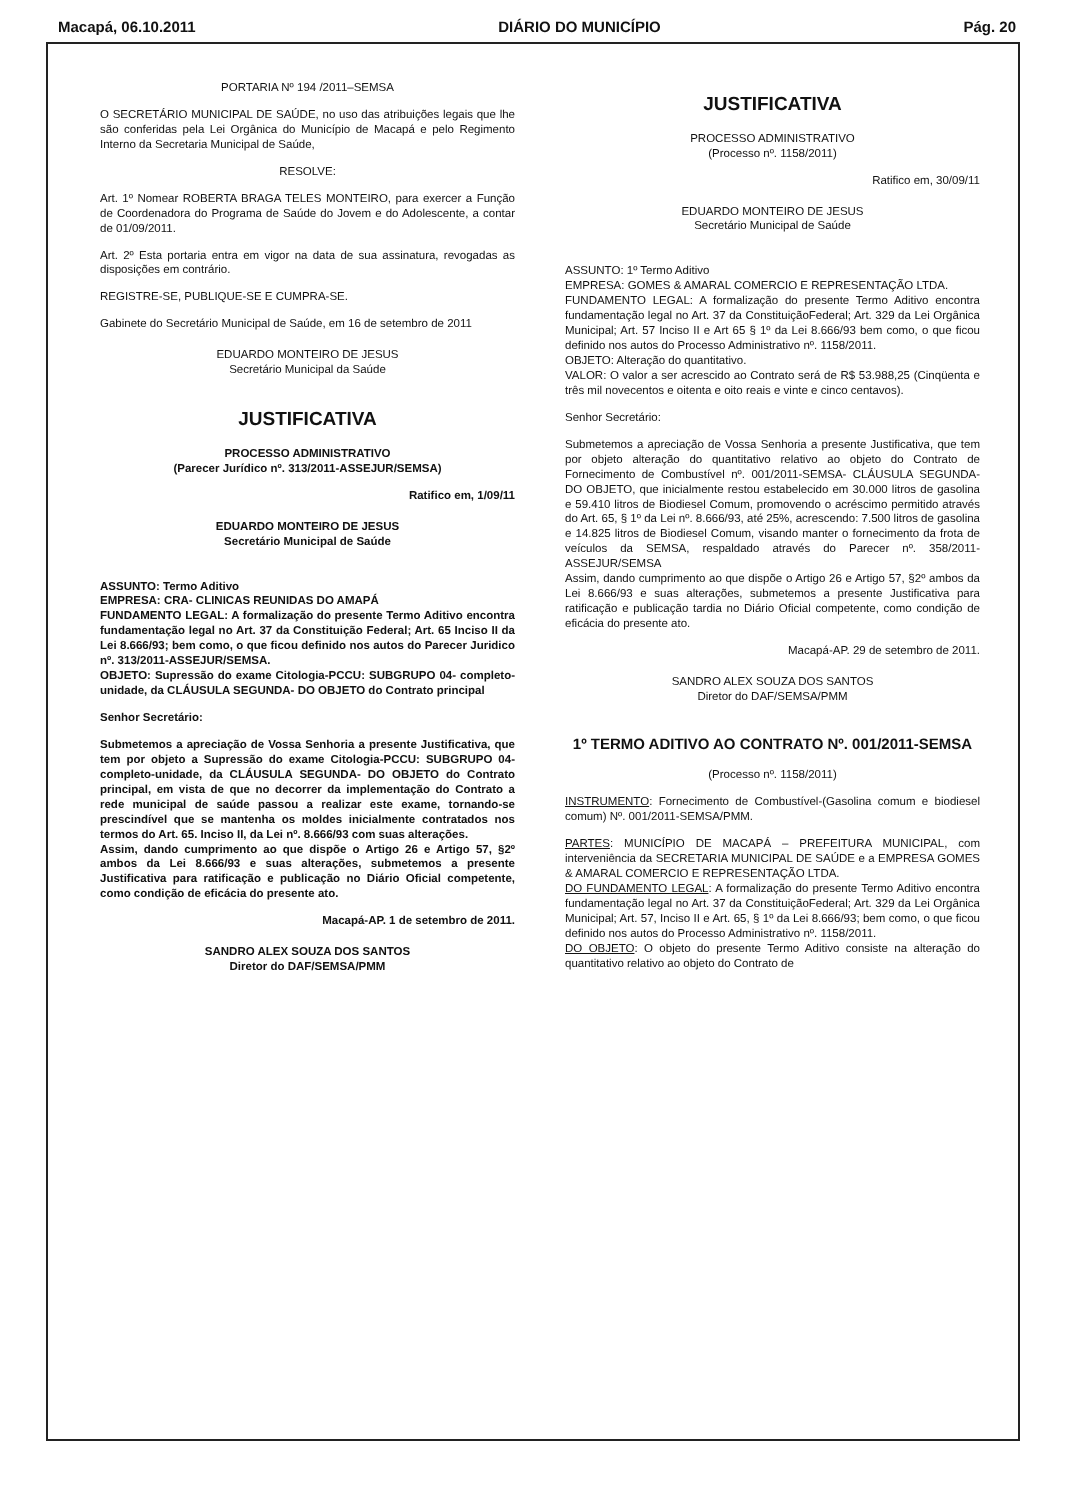Macapá, 06.10.2011 DIÁRIO DO MUNICÍPIO Pág. 20
PORTARIA Nº 194 /2011–SEMSA
O SECRETÁRIO MUNICIPAL DE SAÚDE, no uso das atribuições legais que lhe são conferidas pela Lei Orgânica do Município de Macapá e pelo Regimento Interno da Secretaria Municipal de Saúde,
RESOLVE:
Art. 1º Nomear ROBERTA BRAGA TELES MONTEIRO, para exercer a Função de Coordenadora do Programa de Saúde do Jovem e do Adolescente, a contar de 01/09/2011.
Art. 2º Esta portaria entra em vigor na data de sua assinatura, revogadas as disposições em contrário.
REGISTRE-SE, PUBLIQUE-SE E CUMPRA-SE.
Gabinete do Secretário Municipal de Saúde, em 16 de setembro de 2011
EDUARDO MONTEIRO DE JESUS
Secretário Municipal da Saúde
JUSTIFICATIVA
PROCESSO ADMINISTRATIVO
(Parecer Jurídico nº. 313/2011-ASSEJUR/SEMSA)
Ratifico em, 1/09/11
EDUARDO MONTEIRO DE JESUS
Secretário Municipal de Saúde
ASSUNTO: Termo Aditivo
EMPRESA: CRA- CLINICAS REUNIDAS DO AMAPÁ
FUNDAMENTO LEGAL: A formalização do presente Termo Aditivo encontra fundamentação legal no Art. 37 da Constituição Federal; Art. 65 Inciso II da Lei 8.666/93; bem como, o que ficou definido nos autos do Parecer Juridico nº. 313/2011-ASSEJUR/SEMSA.
OBJETO: Supressão do exame Citologia-PCCU: SUBGRUPO 04- completo-unidade, da CLÁUSULA SEGUNDA- DO OBJETO do Contrato principal
Senhor Secretário:
Submetemos a apreciação de Vossa Senhoria a presente Justificativa, que tem por objeto a Supressão do exame Citologia-PCCU: SUBGRUPO 04- completo-unidade, da CLÁUSULA SEGUNDA- DO OBJETO do Contrato principal, em vista de que no decorrer da implementação do Contrato a rede municipal de saúde passou a realizar este exame, tornando-se prescindível que se mantenha os moldes inicialmente contratados nos termos do Art. 65. Inciso II, da Lei nº. 8.666/93 com suas alterações.
Assim, dando cumprimento ao que dispõe o Artigo 26 e Artigo 57, §2º ambos da Lei 8.666/93 e suas alterações, submetemos a presente Justificativa para ratificação e publicação no Diário Oficial competente, como condição de eficácia do presente ato.
Macapá-AP. 1 de setembro de 2011.
SANDRO ALEX SOUZA DOS SANTOS
Diretor do DAF/SEMSA/PMM
JUSTIFICATIVA
PROCESSO ADMINISTRATIVO
(Processo nº. 1158/2011)
Ratifico em, 30/09/11
EDUARDO MONTEIRO DE JESUS
Secretário Municipal de Saúde
ASSUNTO: 1º Termo Aditivo
EMPRESA: GOMES & AMARAL COMERCIO E REPRESENTAÇÃO LTDA.
FUNDAMENTO LEGAL: A formalização do presente Termo Aditivo encontra fundamentação legal no Art. 37 da ConstituiçãoFederal; Art. 329 da Lei Orgânica Municipal; Art. 57 Inciso II e Art 65 § 1º da Lei 8.666/93 bem como, o que ficou definido nos autos do Processo Administrativo nº. 1158/2011.
OBJETO: Alteração do quantitativo.
VALOR: O valor a ser acrescido ao Contrato será de R$ 53.988,25 (Cinqüenta e três mil novecentos e oitenta e oito reais e vinte e cinco centavos).
Senhor Secretário:
Submetemos a apreciação de Vossa Senhoria a presente Justificativa, que tem por objeto alteração do quantitativo relativo ao objeto do Contrato de Fornecimento de Combustível nº. 001/2011-SEMSA- CLÁUSULA SEGUNDA- DO OBJETO, que inicialmente restou estabelecido em 30.000 litros de gasolina e 59.410 litros de Biodiesel Comum, promovendo o acréscimo permitido através do Art. 65, § 1º da Lei nº. 8.666/93, até 25%, acrescendo: 7.500 litros de gasolina e 14.825 litros de Biodiesel Comum, visando manter o fornecimento da frota de veículos da SEMSA, respaldado através do Parecer nº. 358/2011-ASSEJUR/SEMSA
Assim, dando cumprimento ao que dispõe o Artigo 26 e Artigo 57, §2º ambos da Lei 8.666/93 e suas alterações, submetemos a presente Justificativa para ratificação e publicação tardia no Diário Oficial competente, como condição de eficácia do presente ato.
Macapá-AP. 29 de setembro de 2011.
SANDRO ALEX SOUZA DOS SANTOS
Diretor do DAF/SEMSA/PMM
1º TERMO ADITIVO AO CONTRATO Nº. 001/2011-SEMSA
(Processo nº. 1158/2011)
INSTRUMENTO: Fornecimento de Combustível-(Gasolina comum e biodiesel comum) Nº. 001/2011-SEMSA/PMM.
PARTES: MUNICÍPIO DE MACAPÁ – PREFEITURA MUNICIPAL, com interveniência da SECRETARIA MUNICIPAL DE SAÚDE e a EMPRESA GOMES & AMARAL COMERCIO E REPRESENTAÇÃO LTDA.
DO FUNDAMENTO LEGAL: A formalização do presente Termo Aditivo encontra fundamentação legal no Art. 37 da ConstituiçãoFederal; Art. 329 da Lei Orgânica Municipal; Art. 57, Inciso II e Art. 65, § 1º da Lei 8.666/93; bem como, o que ficou definido nos autos do Processo Administrativo nº. 1158/2011.
DO OBJETO: O objeto do presente Termo Aditivo consiste na alteração do quantitativo relativo ao objeto do Contrato de